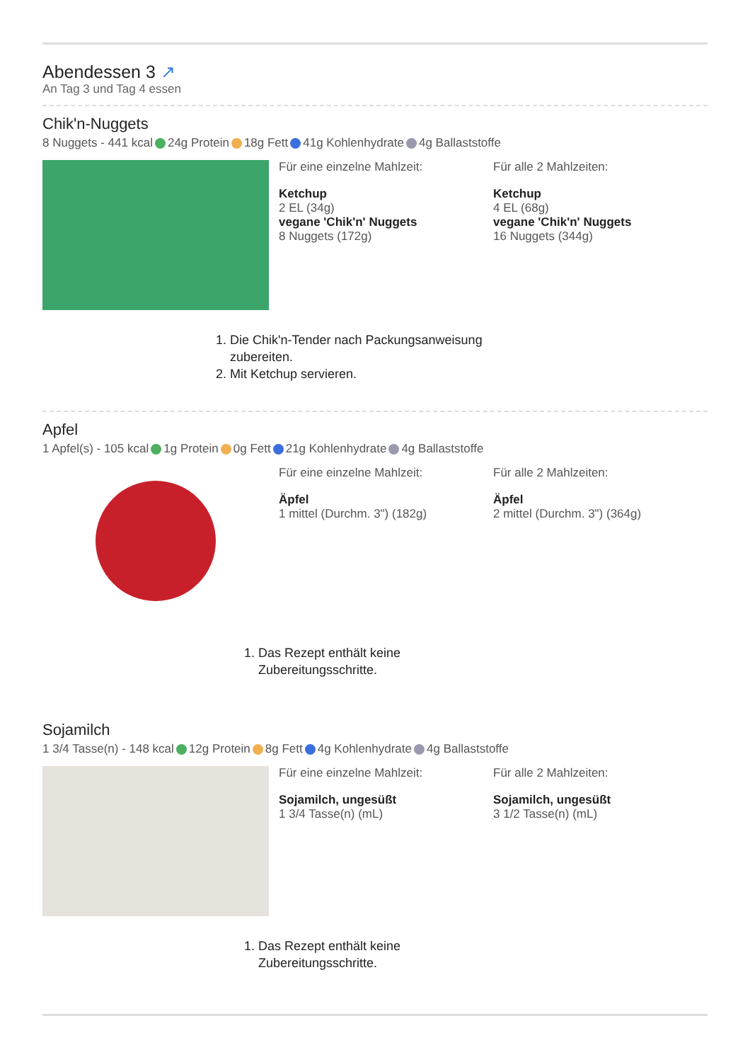Abendessen 3 ↗
An Tag 3 und Tag 4 essen
Chik'n-Nuggets
8 Nuggets - 441 kcal 24g Protein 18g Fett 41g Kohlenhydrate 4g Ballaststoffe
Für eine einzelne Mahlzeit:
Ketchup
2 EL (34g)
vegane 'Chik'n' Nuggets
8 Nuggets (172g)
Für alle 2 Mahlzeiten:
Ketchup
4 EL (68g)
vegane 'Chik'n' Nuggets
16 Nuggets (344g)
1. Die Chik'n-Tender nach Packungsanweisung zubereiten.
2. Mit Ketchup servieren.
Apfel
1 Apfel(s) - 105 kcal 1g Protein 0g Fett 21g Kohlenhydrate 4g Ballaststoffe
Für eine einzelne Mahlzeit:
Äpfel
1 mittel (Durchm. 3") (182g)
Für alle 2 Mahlzeiten:
Äpfel
2 mittel (Durchm. 3") (364g)
1. Das Rezept enthält keine Zubereitungsschritte.
Sojamilch
1 3/4 Tasse(n) - 148 kcal 12g Protein 8g Fett 4g Kohlenhydrate 4g Ballaststoffe
Für eine einzelne Mahlzeit:
Sojamilch, ungesüßt
1 3/4 Tasse(n) (mL)
Für alle 2 Mahlzeiten:
Sojamilch, ungesüßt
3 1/2 Tasse(n) (mL)
1. Das Rezept enthält keine Zubereitungsschritte.